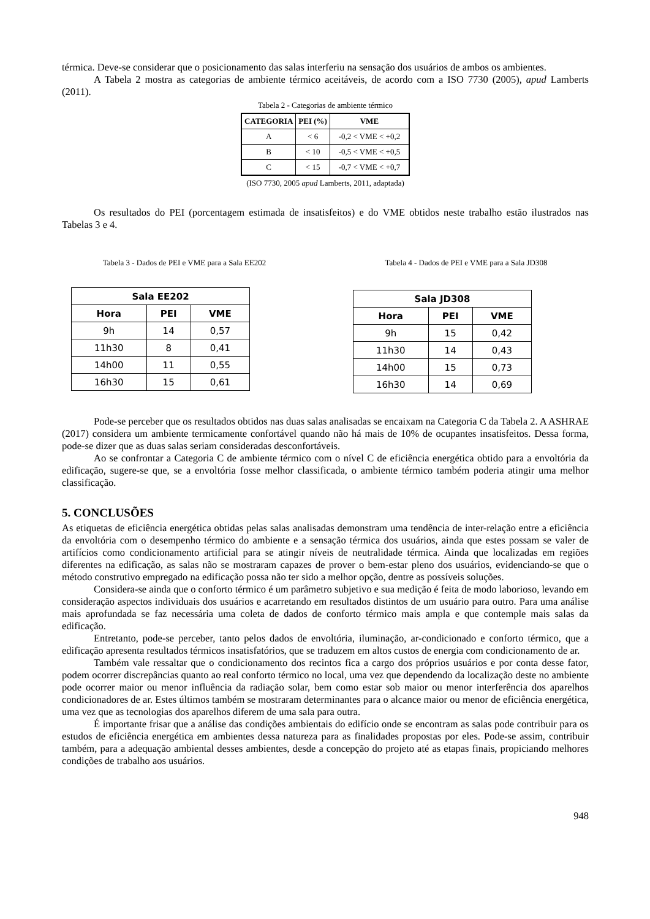térmica. Deve-se considerar que o posicionamento das salas interferiu na sensação dos usuários de ambos os ambientes.
A Tabela 2 mostra as categorias de ambiente térmico aceitáveis, de acordo com a ISO 7730 (2005), apud Lamberts (2011).
Tabela 2 - Categorias de ambiente térmico
| CATEGORIA | PEI (%) | VME |
| --- | --- | --- |
| A | < 6 | -0,2 < VME < +0,2 |
| B | < 10 | -0,5 < VME < +0,5 |
| C | < 15 | -0,7 < VME < +0,7 |
(ISO 7730, 2005 apud Lamberts, 2011, adaptada)
Os resultados do PEI (porcentagem estimada de insatisfeitos) e do VME obtidos neste trabalho estão ilustrados nas Tabelas 3 e 4.
Tabela 3 - Dados de PEI e VME para a Sala EE202
| Sala EE202 | | |
| Hora | PEI | VME |
| 9h | 14 | 0,57 |
| 11h30 | 8 | 0,41 |
| 14h00 | 11 | 0,55 |
| 16h30 | 15 | 0,61 |
Tabela 4 - Dados de PEI e VME para a Sala JD308
| Sala JD308 | | |
| Hora | PEI | VME |
| 9h | 15 | 0,42 |
| 11h30 | 14 | 0,43 |
| 14h00 | 15 | 0,73 |
| 16h30 | 14 | 0,69 |
Pode-se perceber que os resultados obtidos nas duas salas analisadas se encaixam na Categoria C da Tabela 2. A ASHRAE (2017) considera um ambiente termicamente confortável quando não há mais de 10% de ocupantes insatisfeitos. Dessa forma, pode-se dizer que as duas salas seriam consideradas desconfortáveis.
Ao se confrontar a Categoria C de ambiente térmico com o nível C de eficiência energética obtido para a envoltória da edificação, sugere-se que, se a envoltória fosse melhor classificada, o ambiente térmico também poderia atingir uma melhor classificação.
5. CONCLUSÕES
As etiquetas de eficiência energética obtidas pelas salas analisadas demonstram uma tendência de inter-relação entre a eficiência da envoltória com o desempenho térmico do ambiente e a sensação térmica dos usuários, ainda que estes possam se valer de artifícios como condicionamento artificial para se atingir níveis de neutralidade térmica. Ainda que localizadas em regiões diferentes na edificação, as salas não se mostraram capazes de prover o bem-estar pleno dos usuários, evidenciando-se que o método construtivo empregado na edificação possa não ter sido a melhor opção, dentre as possíveis soluções.
Considera-se ainda que o conforto térmico é um parâmetro subjetivo e sua medição é feita de modo laborioso, levando em consideração aspectos individuais dos usuários e acarretando em resultados distintos de um usuário para outro. Para uma análise mais aprofundada se faz necessária uma coleta de dados de conforto térmico mais ampla e que contemple mais salas da edificação.
Entretanto, pode-se perceber, tanto pelos dados de envoltória, iluminação, ar-condicionado e conforto térmico, que a edificação apresenta resultados térmicos insatisfatórios, que se traduzem em altos custos de energia com condicionamento de ar.
Também vale ressaltar que o condicionamento dos recintos fica a cargo dos próprios usuários e por conta desse fator, podem ocorrer discrepâncias quanto ao real conforto térmico no local, uma vez que dependendo da localização deste no ambiente pode ocorrer maior ou menor influência da radiação solar, bem como estar sob maior ou menor interferência dos aparelhos condicionadores de ar. Estes últimos também se mostraram determinantes para o alcance maior ou menor de eficiência energética, uma vez que as tecnologias dos aparelhos diferem de uma sala para outra.
É importante frisar que a análise das condições ambientais do edifício onde se encontram as salas pode contribuir para os estudos de eficiência energética em ambientes dessa natureza para as finalidades propostas por eles. Pode-se assim, contribuir também, para a adequação ambiental desses ambientes, desde a concepção do projeto até as etapas finais, propiciando melhores condições de trabalho aos usuários.
948